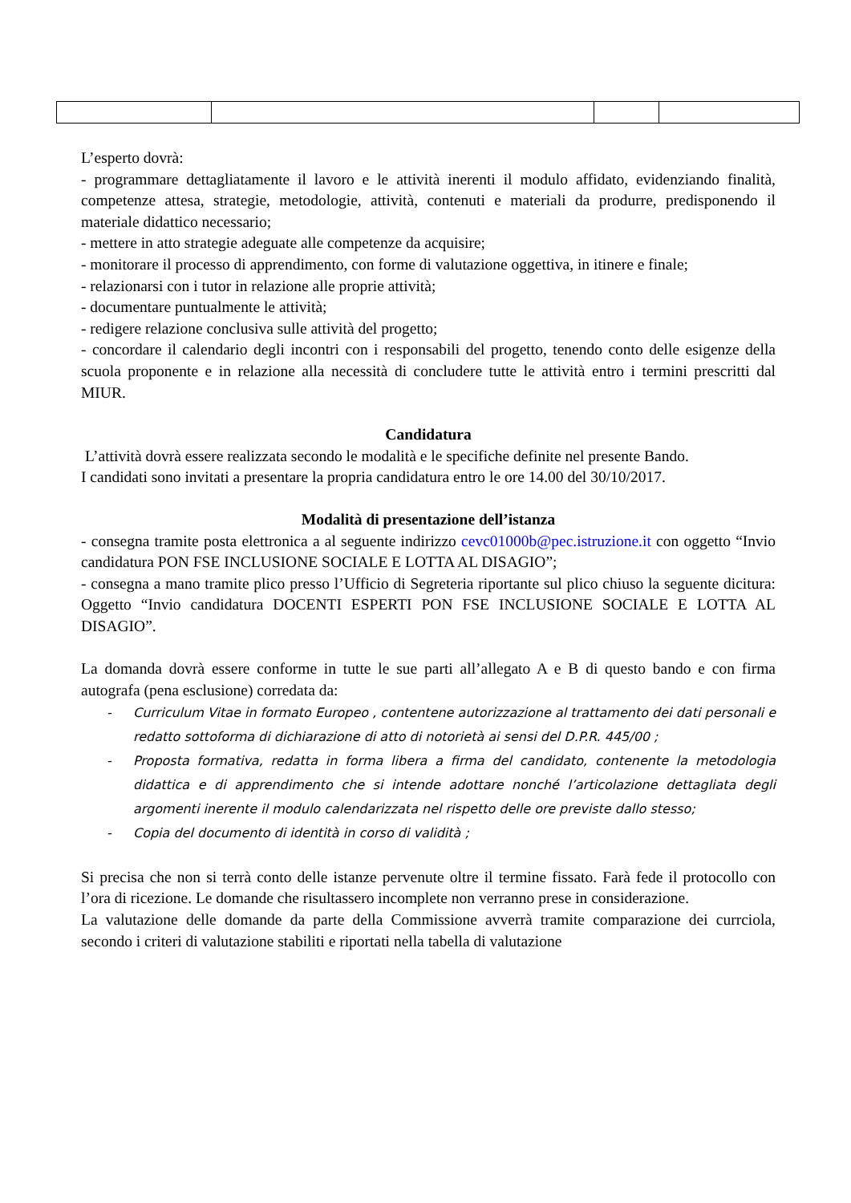L’esperto dovrà:
- programmare dettagliatamente il lavoro e le attività inerenti il modulo affidato, evidenziando finalità, competenze attesa, strategie, metodologie, attività, contenuti e materiali da produrre, predisponendo il materiale didattico necessario;
- mettere in atto strategie adeguate alle competenze da acquisire;
- monitorare il processo di apprendimento, con forme di valutazione oggettiva, in itinere e finale;
- relazionarsi con i tutor in relazione alle proprie attività;
- documentare puntualmente le attività;
- redigere relazione conclusiva sulle attività del progetto;
- concordare il calendario degli incontri con i responsabili del progetto, tenendo conto delle esigenze della scuola proponente e in relazione alla necessità di concludere tutte le attività entro i termini prescritti dal MIUR.
Candidatura
L’attività dovrà essere realizzata secondo le modalità e le specifiche definite nel presente Bando.
I candidati sono invitati a presentare la propria candidatura entro le ore 14.00 del 30/10/2017.
Modalità di presentazione dell’istanza
- consegna tramite posta elettronica a al seguente indirizzo cevc01000b@pec.istruzione.it con oggetto “Invio candidatura PON FSE INCLUSIONE SOCIALE E LOTTA AL DISAGIO”;
- consegna a mano tramite plico presso l’Ufficio di Segreteria riportante sul plico chiuso la seguente dicitura: Oggetto “Invio candidatura DOCENTI ESPERTI PON FSE INCLUSIONE SOCIALE E LOTTA AL DISAGIO”.
La domanda dovrà essere conforme in tutte le sue parti all’allegato A e B di questo bando e con firma autografa (pena esclusione) corredata da:
- Curriculum Vitae in formato Europeo , contentene autorizzazione al trattamento dei dati personali e redatto sottoforma di dichiarazione di atto di notorietà ai sensi del D.P.R. 445/00 ;
- Proposta formativa, redatta in forma libera a firma del candidato, contenente la metodologia didattica e di apprendimento che si intende adottare nonché l’articolazione dettagliata degli argomenti inerente il modulo calendarizzata nel rispetto delle ore previste dallo stesso;
- Copia del documento di identità in corso di validità ;
Si precisa che non si terrà conto delle istanze pervenute oltre il termine fissato. Farà fede il protocollo con l’ora di ricezione. Le domande che risultassero incomplete non verranno prese in considerazione.
La valutazione delle domande da parte della Commissione avverrà tramite comparazione dei currciola, secondo i criteri di valutazione stabiliti e riportati nella tabella di valutazione